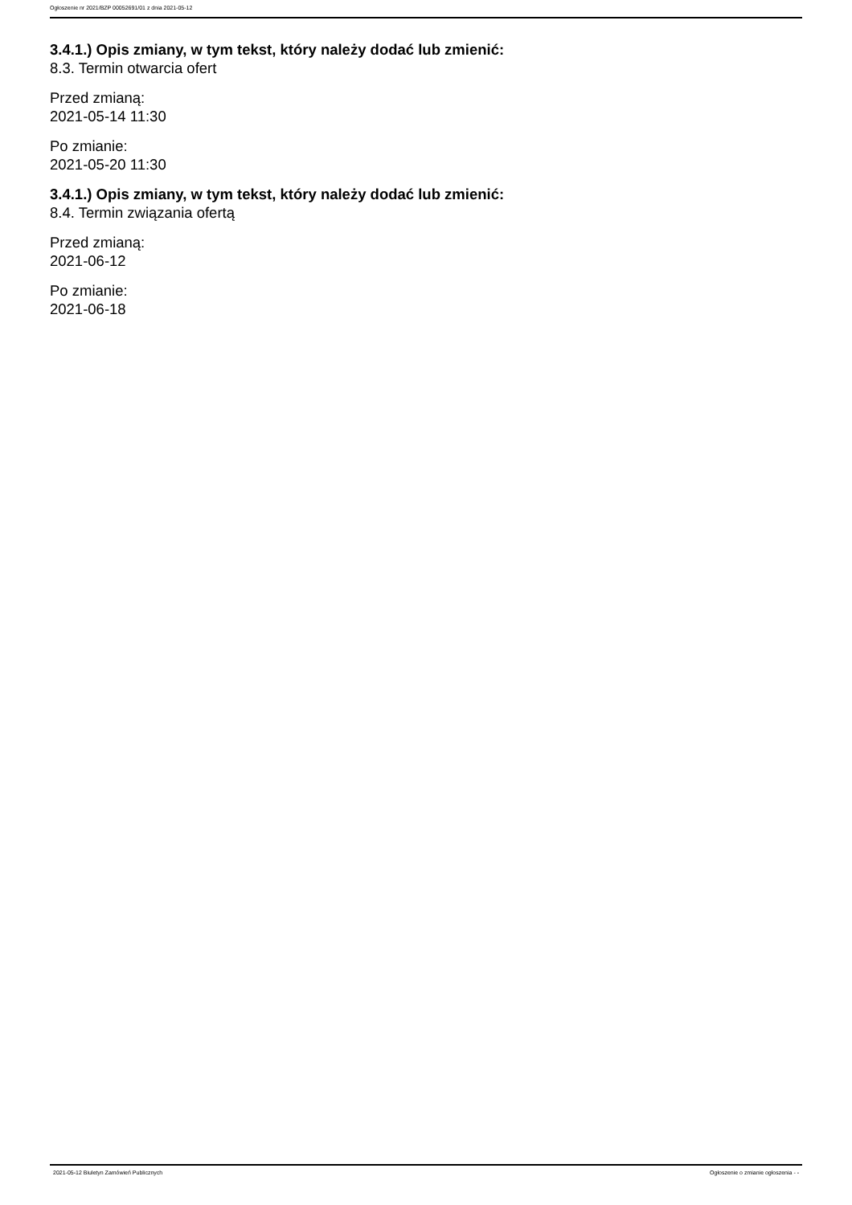Ogłoszenie nr 2021/BZP 00052691/01 z dnia 2021-05-12
3.4.1.) Opis zmiany, w tym tekst, który należy dodać lub zmienić:
8.3. Termin otwarcia ofert
Przed zmianą:
2021-05-14 11:30
Po zmianie:
2021-05-20 11:30
3.4.1.) Opis zmiany, w tym tekst, który należy dodać lub zmienić:
8.4. Termin związania ofertą
Przed zmianą:
2021-06-12
Po zmianie:
2021-06-18
2021-05-12 Biuletyn Zamówień Publicznych Ogłoszenie o zmianie ogłoszenia - -